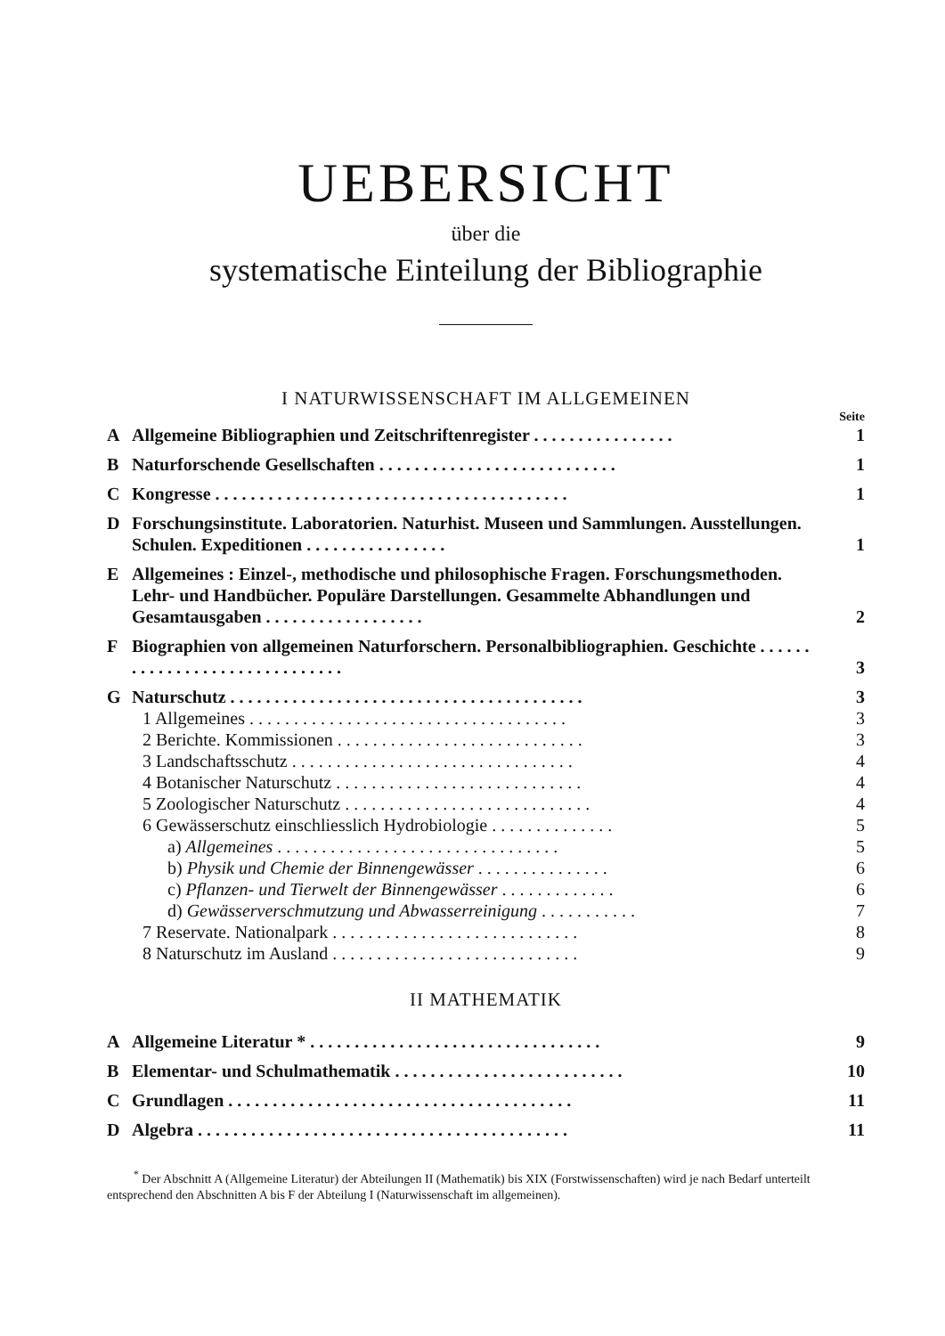UEBERSICHT
über die
systematische Einteilung der Bibliographie
I NATURWISSENSCHAFT IM ALLGEMEINEN
Seite
A Allgemeine Bibliographien und Zeitschriftenregister . . . . . . . . . . . . . . . . 1
B Naturforschende Gesellschaften . . . . . . . . . . . . . . . . . . . . . . . . . . . 1
C Kongresse . . . . . . . . . . . . . . . . . . . . . . . . . . . . . . . . . . . . . . . . 1
D Forschungsinstitute. Laboratorien. Naturhist. Museen und Sammlungen. Ausstellungen. Schulen. Expeditionen . . . . . . . . . . . . . . . .
1
E Allgemeines : Einzel-, methodische und philosophische Fragen. Forschungsmethoden. Lehr- und Handbücher. Populäre Darstellungen. Gesammelte Abhandlungen und Gesamtausgaben . . . . . . . . . . . . . . . . . .
2
F Biographien von allgemeinen Naturforschern. Personalbibliographien. Geschichte . . . . . . . . . . . . . . . . . . . . . . . . . . . . . .
3
G Naturschutz . . . . . . . . . . . . . . . . . . . . . . . . . . . . . . . . . . . . . . . . 3
1 Allgemeines . . . . . . . . . . . . . . . . . . . . . . . . . . . . . . . . . . . . 3
2 Berichte. Kommissionen . . . . . . . . . . . . . . . . . . . . . . . . . . . . 3
3 Landschaftsschutz . . . . . . . . . . . . . . . . . . . . . . . . . . . . . . . . 4
4 Botanischer Naturschutz . . . . . . . . . . . . . . . . . . . . . . . . . . . . 4
5 Zoologischer Naturschutz . . . . . . . . . . . . . . . . . . . . . . . . . . . . 4
6 Gewässerschutz einschliesslich Hydrobiologie . . . . . . . . . . . . . . 5
a) Allgemeines . . . . . . . . . . . . . . . . . . . . . . . . . . . . . . . . 5
b) Physik und Chemie der Binnengewässer . . . . . . . . . . . . . . . 6
c) Pflanzen- und Tierwelt der Binnengewässer . . . . . . . . . . . . . 6
d) Gewässerverschmutzung und Abwasserreinigung . . . . . . . . . . . 7
7 Reservate. Nationalpark . . . . . . . . . . . . . . . . . . . . . . . . . . . . 8
8 Naturschutz im Ausland . . . . . . . . . . . . . . . . . . . . . . . . . . . . 9
II MATHEMATIK
A Allgemeine Literatur * . . . . . . . . . . . . . . . . . . . . . . . . . . . . . . . . . 9
B Elementar- und Schulmathematik . . . . . . . . . . . . . . . . . . . . . . . . . . 10
C Grundlagen . . . . . . . . . . . . . . . . . . . . . . . . . . . . . . . . . . . . . . . 11
D Algebra . . . . . . . . . . . . . . . . . . . . . . . . . . . . . . . . . . . . . . . . . . 11
<sup>*</sup> Der Abschnitt A (Allgemeine Literatur) der Abteilungen II (Mathematik) bis XIX (Forstwissenschaften) wird je nach Bedarf unterteilt entsprechend den Abschnitten A bis F der Abteilung I (Naturwissenschaft im allgemeinen).